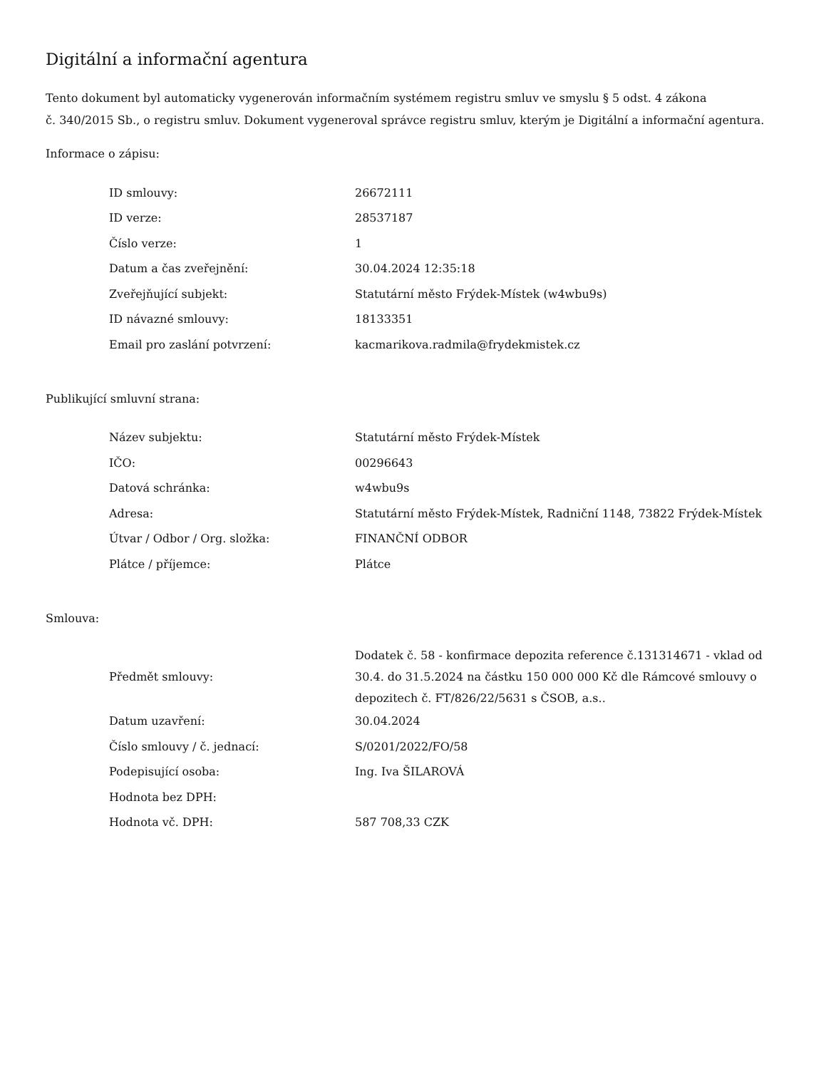Digitální a informační agentura
Tento dokument byl automaticky vygenerován informačním systémem registru smluv ve smyslu § 5 odst. 4 zákona
č. 340/2015 Sb., o registru smluv. Dokument vygeneroval správce registru smluv, kterým je Digitální a informační agentura.
Informace o zápisu:
| ID smlouvy: | 26672111 |
| ID verze: | 28537187 |
| Číslo verze: | 1 |
| Datum a čas zveřejnění: | 30.04.2024 12:35:18 |
| Zveřejňující subjekt: | Statutární město Frýdek-Místek (w4wbu9s) |
| ID návazné smlouvy: | 18133351 |
| Email pro zaslání potvrzení: | kacmarikova.radmila@frydekmistek.cz |
Publikující smluvní strana:
| Název subjektu: | Statutární město Frýdek-Místek |
| IČO: | 00296643 |
| Datová schránka: | w4wbu9s |
| Adresa: | Statutární město Frýdek-Místek, Radniční 1148, 73822 Frýdek-Místek |
| Útvar / Odbor / Org. složka: | FINANČNÍ ODBOR |
| Plátce / příjemce: | Plátce |
Smlouva:
| Předmět smlouvy: | Dodatek č. 58 - konfirmace depozita reference č.131314671 - vklad od 30.4. do 31.5.2024 na částku 150 000 000 Kč dle Rámcové smlouvy o depozitech č. FT/826/22/5631 s ČSOB, a.s.. |
| Datum uzavření: | 30.04.2024 |
| Číslo smlouvy / č. jednací: | S/0201/2022/FO/58 |
| Podepisující osoba: | Ing. Iva ŠILAROVÁ |
| Hodnota bez DPH: | |
| Hodnota vč. DPH: | 587 708,33 CZK |